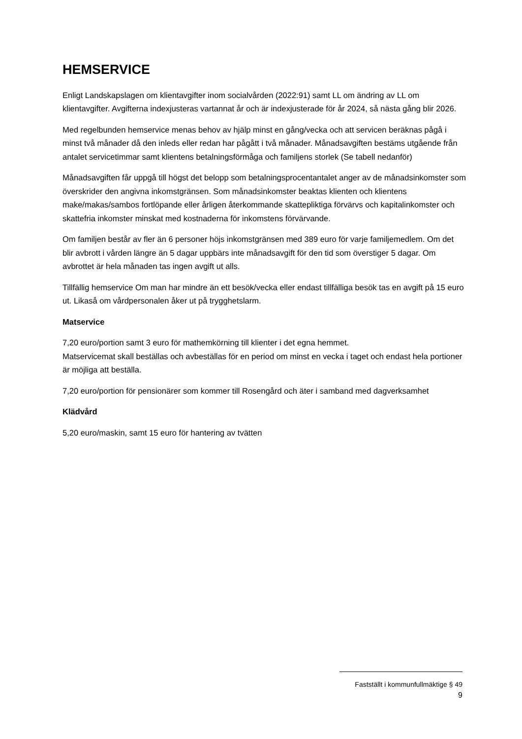HEMSERVICE
Enligt Landskapslagen om klientavgifter inom socialvården (2022:91) samt LL om ändring av LL om klientavgifter. Avgifterna indexjusteras vartannat år och är indexjusterade för år 2024, så nästa gång blir 2026.
Med regelbunden hemservice menas behov av hjälp minst en gång/vecka och att servicen beräknas pågå i minst två månader då den inleds eller redan har pågått i två månader. Månadsavgiften bestäms utgående från antalet servicetimmar samt klientens betalningsförmåga och familjens storlek (Se tabell nedanför)
Månadsavgiften får uppgå till högst det belopp som betalningsprocentantalet anger av de månadsinkomster som överskrider den angivna inkomstgränsen. Som månadsinkomster beaktas klienten och klientens make/makas/sambos fortlöpande eller årligen återkommande skattepliktiga förvärvs och kapitalinkomster och skattefria inkomster minskat med kostnaderna för inkomstens förvärvande.
Om familjen består av fler än 6 personer höjs inkomstgränsen med 389 euro för varje familjemedlem. Om det blir avbrott i vården längre än 5 dagar uppbärs inte månadsavgift för den tid som överstiger 5 dagar. Om avbrottet är hela månaden tas ingen avgift ut alls.
Tillfällig hemservice Om man har mindre än ett besök/vecka eller endast tillfälliga besök tas en avgift på 15 euro ut. Likaså om vårdpersonalen åker ut på trygghetslarm.
Matservice
7,20 euro/portion samt 3 euro för mathemkörning till klienter i det egna hemmet.
Matservicemat skall beställas och avbeställas för en period om minst en vecka i taget och endast hela portioner är möjliga att beställa.
7,20 euro/portion för pensionärer som kommer till Rosengård och äter i samband med dagverksamhet
Klädvård
5,20 euro/maskin, samt 15 euro för hantering av tvätten
Fastställt i kommunfullmäktige § 49
9